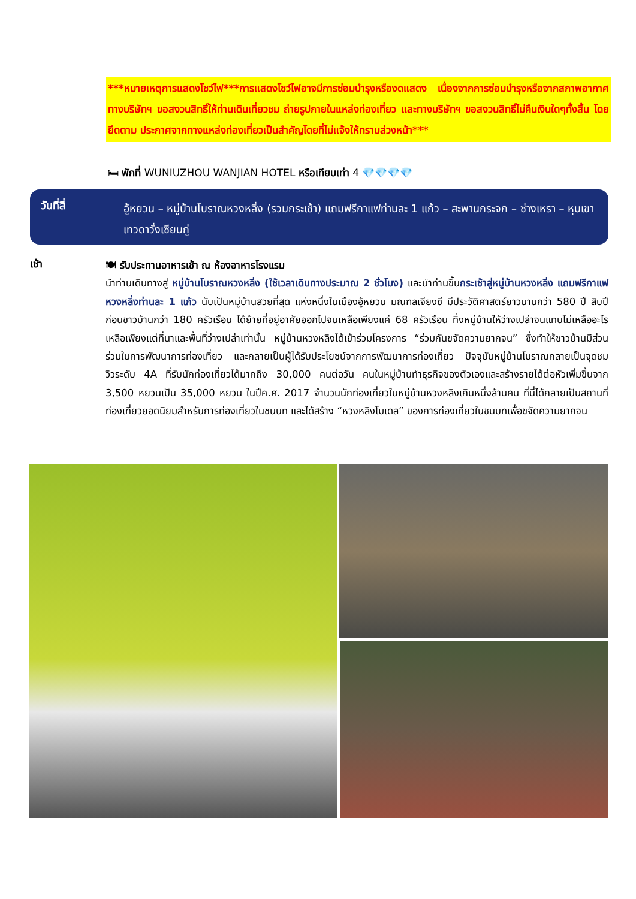***หมายเหตุการแสดงโชว์ไฟ***การแสดงโชว์ไฟอาจมีการซ่อมบำรุงหรืองดแสดง เนื่องจากการซ่อมบำรุงหรือจากสภาพอากาศ ทางบริษัทฯ ขอสงวนสิทธิ์ให้ท่านเดินเที่ยวชม ถ่ายรูปภายในแหล่งท่องเที่ยว และทางบริษัทฯ ขอสงวนสิทธิ์ไม่คืนเงินใดๆทั้งสิ้น โดยยึดตาม ประกาศจากทางแหล่งท่องเที่ยวเป็นสำคัญโดยที่ไม่แจ้งให้ทราบล่วงหน้า***
🛏 พักที่ WUNIUZHOU WANJIAN HOTEL หรือเทียบเท่า 4 💎💎💎💎
วันที่สี่
อู้หยวน – หมู่บ้านโบราณหวงหลิ่ง (รวมกระเช้า) แถมฟรีกาแฟท่านละ 1 แก้ว – สะพานกระจก – ซ่างเหรา – หุบเขาเทวดาวั่งเซียนกู่
เช้า
🍽 รับประทานอาหารเช้า ณ ห้องอาหารโรงแรม
นำท่านเดินทางสู่ หมู่บ้านโบราณหวงหลิ่ง (ใช้เวลาเดินทางประมาณ 2 ชั่วโมง) และนำท่านขึ้นกระเช้าสู่หมู่บ้านหวงหลิ่ง แถมฟรีกาแฟหวงหลิ่งท่านละ 1 แก้ว นับเป็นหมู่บ้านสวยที่สุด แห่งหนึ่งในเมืองอู้หยวน มณฑลเจียงซี มีประวัติศาสตร์ยาวนานกว่า 580 ปี สิบปีก่อนชาวบ้านกว่า 180 ครัวเรือน ได้ย้ายที่อยู่อาศัยออกไปจนเหลือเพียงแค่ 68 ครัวเรือน ทิ้งหมู่บ้านให้ว่างเปล่าจนแทบไม่เหลืออะไร เหลือเพียงแต่ที่นาและพื้นที่ว่างเปล่าเท่านั้น หมู่บ้านหวงหลิงได้เข้าร่วมโครงการ “ร่วมกันขจัดความยากจน” ซึ่งทำให้ชาวบ้านมีส่วนร่วมในการพัฒนาการท่องเที่ยว และกลายเป็นผู้ได้รับประโยชน์จากการพัฒนาการท่องเที่ยว ปัจจุบันหมู่บ้านโบราณกลายเป็นจุดชมวิวระดับ 4A ที่รับนักท่องเที่ยวได้มากถึง 30,000 คนต่อวัน คนในหมู่บ้านทำธุรกิจของตัวเองและสร้างรายได้ต่อหัวเพิ่มขึ้นจาก 3,500 หยวนเป็น 35,000 หยวน ในปีค.ศ. 2017 จำนวนนักท่องเที่ยวในหมู่บ้านหวงหลิงเกินหนึ่งล้านคน ที่นี่ได้กลายเป็นสถานที่ท่องเที่ยวยอดนิยมสำหรับการท่องเที่ยวในชนบท และได้สร้าง “หวงหลิงโมเดล” ของการท่องเที่ยวในชนบทเพื่อขจัดความยากจน